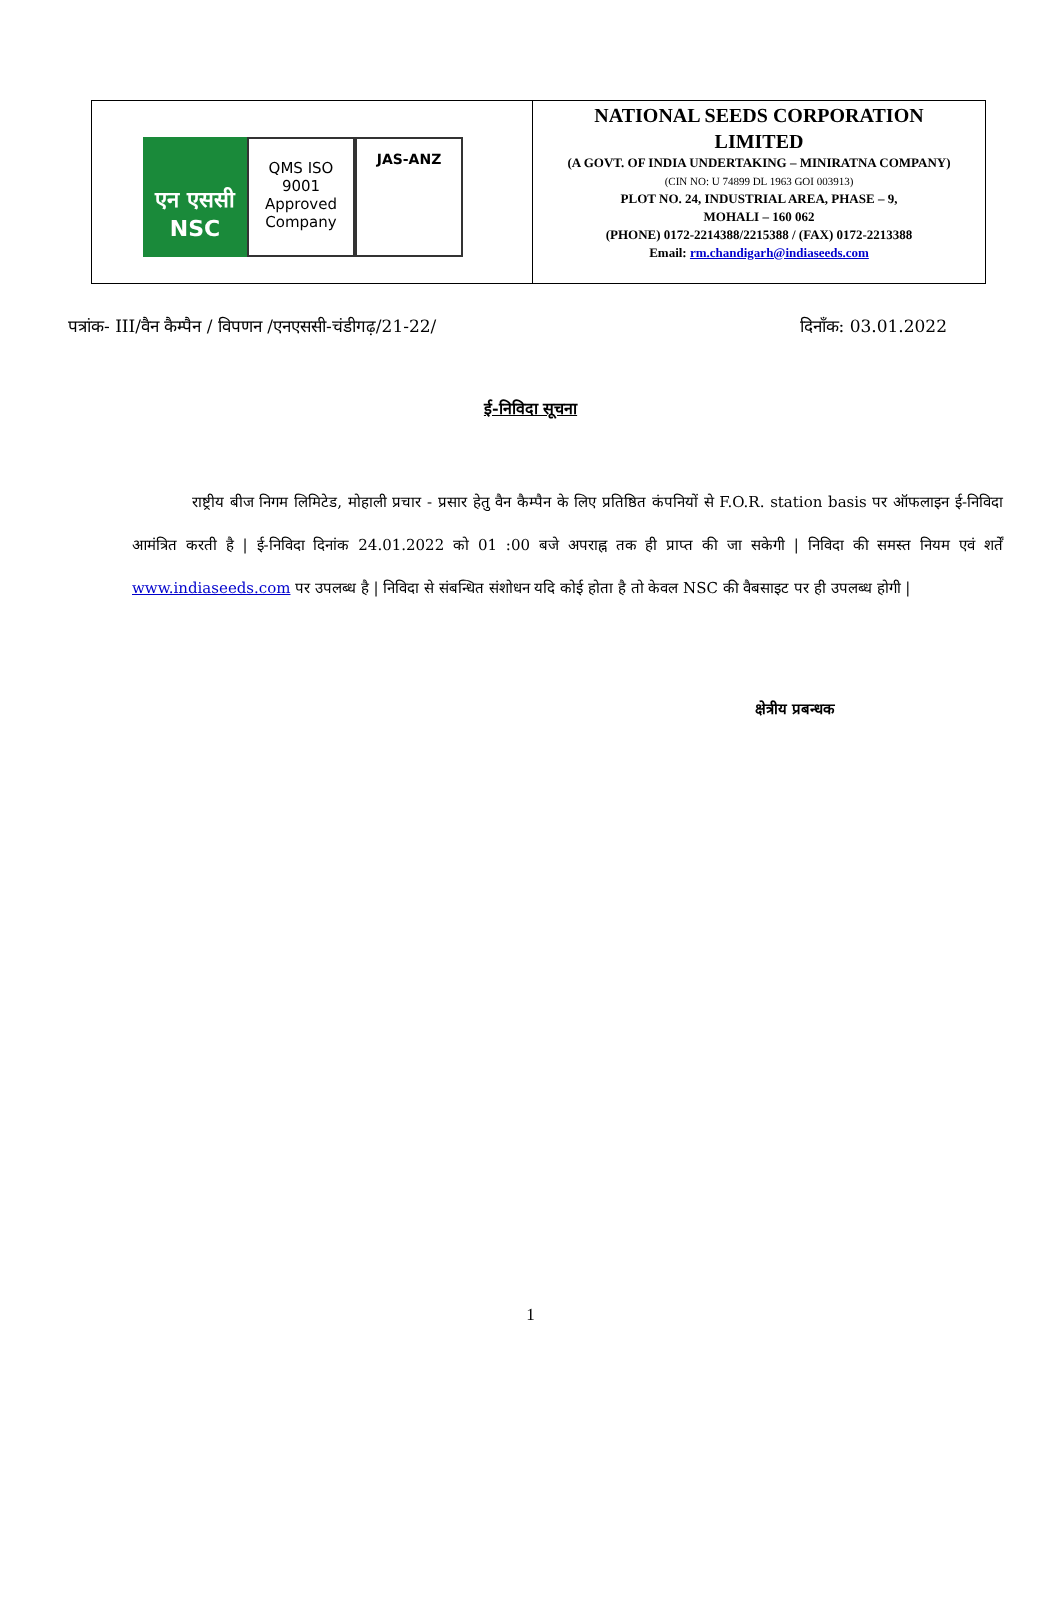| एन एससी NSC QMS ISO 9001 Approved Company JAS-ANZ | NATIONAL SEEDS CORPORATION LIMITED (A GOVT. OF INDIA UNDERTAKING – MINIRATNA COMPANY) (CIN NO: U 74899 DL 1963 GOI 003913) PLOT NO. 24, INDUSTRIAL AREA, PHASE – 9, MOHALI – 160 062 (PHONE) 0172-2214388/2215388 / (FAX) 0172-2213388 Email: rm.chandigarh@indiaseeds.com |
पत्रांक- III/वैन कैम्पैन / विपणन /एनएससी-चंडीगढ़/21-22/ दिनाँक: 03.01.2022
ई-निविदा सूचना
राष्ट्रीय बीज निगम लिमिटेड, मोहाली प्रचार - प्रसार हेतु वैन कैम्पैन के लिए प्रतिष्ठित कंपनियों से F.O.R. station basis पर ऑफलाइन ई-निविदा आमंत्रित करती है | ई-निविदा दिनांक 24.01.2022 को 01 :00 बजे अपराह्न तक ही प्राप्त की जा सकेगी | निविदा की समस्त नियम एवं शर्तें www.indiaseeds.com पर उपलब्ध है | निविदा से संबन्धित संशोधन यदि कोई होता है तो केवल NSC की वैबसाइट पर ही उपलब्ध होगी |
क्षेत्रीय प्रबन्धक
1